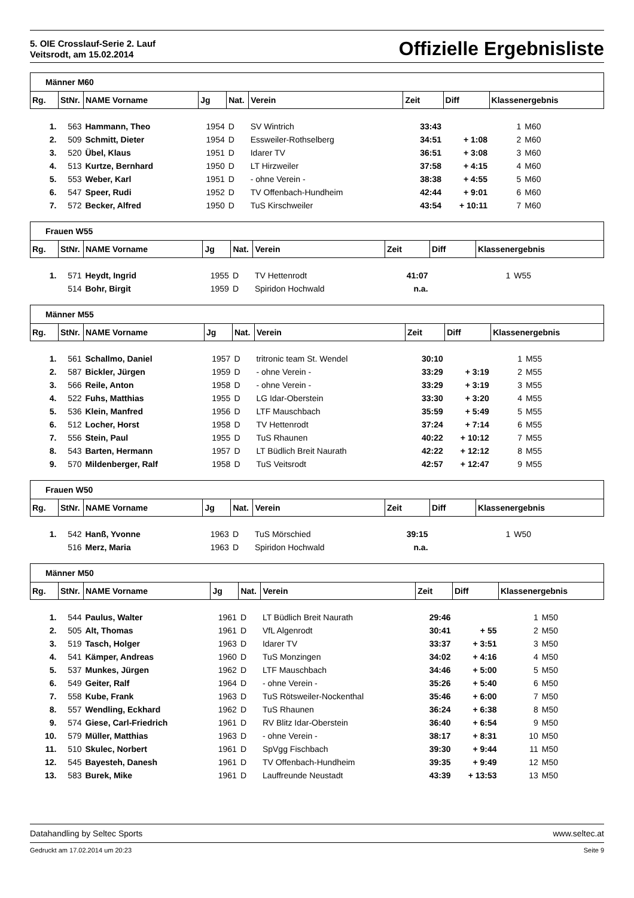5. OIE Crosslauf-Serie 2. Lauf
Veitsrodt, am 15.02.2014
Offizielle Ergebnisliste
| Männer M60 | | | | | | | | | |
| Rg. | StNr. | NAME Vorname | Jg | Nat. | Verein | Zeit | Diff | Klassenergebnis | |
| 1. | 563 | Hammann, Theo | 1954 | D | SV Wintrich | 33:43 | | 1 | M60 |
| 2. | 509 | Schmitt, Dieter | 1954 | D | Essweiler-Rothselberg | 34:51 | + 1:08 | 2 | M60 |
| 3. | 520 | Übel, Klaus | 1951 | D | Idarer TV | 36:51 | + 3:08 | 3 | M60 |
| 4. | 513 | Kurtze, Bernhard | 1950 | D | LT Hirzweiler | 37:58 | + 4:15 | 4 | M60 |
| 5. | 553 | Weber, Karl | 1951 | D | - ohne Verein - | 38:38 | + 4:55 | 5 | M60 |
| 6. | 547 | Speer, Rudi | 1952 | D | TV Offenbach-Hundheim | 42:44 | + 9:01 | 6 | M60 |
| 7. | 572 | Becker, Alfred | 1950 | D | TuS Kirschweiler | 43:54 | + 10:11 | 7 | M60 |
| Frauen W55 | | | | | | | | | |
| Rg. | StNr. | NAME Vorname | Jg | Nat. | Verein | Zeit | Diff | Klassenergebnis | |
| 1. | 571 | Heydt, Ingrid | 1955 | D | TV Hettenrodt | 41:07 | | 1 | W55 |
| | 514 | Bohr, Birgit | 1959 | D | Spiridon Hochwald | n.a. | | | |
| Männer M55 | | | | | | | | | |
| Rg. | StNr. | NAME Vorname | Jg | Nat. | Verein | Zeit | Diff | Klassenergebnis | |
| 1. | 561 | Schallmo, Daniel | 1957 | D | tritronic team St. Wendel | 30:10 | | 1 | M55 |
| 2. | 587 | Bickler, Jürgen | 1959 | D | - ohne Verein - | 33:29 | + 3:19 | 2 | M55 |
| 3. | 566 | Reile, Anton | 1958 | D | - ohne Verein - | 33:29 | + 3:19 | 3 | M55 |
| 4. | 522 | Fuhs, Matthias | 1955 | D | LG Idar-Oberstein | 33:30 | + 3:20 | 4 | M55 |
| 5. | 536 | Klein, Manfred | 1956 | D | LTF Mauschbach | 35:59 | + 5:49 | 5 | M55 |
| 6. | 512 | Locher, Horst | 1958 | D | TV Hettenrodt | 37:24 | + 7:14 | 6 | M55 |
| 7. | 556 | Stein, Paul | 1955 | D | TuS Rhaunen | 40:22 | + 10:12 | 7 | M55 |
| 8. | 543 | Barten, Hermann | 1957 | D | LT Büdlich Breit Naurath | 42:22 | + 12:12 | 8 | M55 |
| 9. | 570 | Mildenberger, Ralf | 1958 | D | TuS Veitsrodt | 42:57 | + 12:47 | 9 | M55 |
| Frauen W50 | | | | | | | | | |
| Rg. | StNr. | NAME Vorname | Jg | Nat. | Verein | Zeit | Diff | Klassenergebnis | |
| 1. | 542 | Hanß, Yvonne | 1963 | D | TuS Mörschied | 39:15 | | 1 | W50 |
| | 516 | Merz, Maria | 1963 | D | Spiridon Hochwald | n.a. | | | |
| Männer M50 | | | | | | | | | |
| Rg. | StNr. | NAME Vorname | Jg | Nat. | Verein | Zeit | Diff | Klassenergebnis | |
| 1. | 544 | Paulus, Walter | 1961 | D | LT Büdlich Breit Naurath | 29:46 | | 1 | M50 |
| 2. | 505 | Alt, Thomas | 1961 | D | VfL Algenrodt | 30:41 | + 55 | 2 | M50 |
| 3. | 519 | Tasch, Holger | 1963 | D | Idarer TV | 33:37 | + 3:51 | 3 | M50 |
| 4. | 541 | Kämper, Andreas | 1960 | D | TuS Monzingen | 34:02 | + 4:16 | 4 | M50 |
| 5. | 537 | Munkes, Jürgen | 1962 | D | LTF Mauschbach | 34:46 | + 5:00 | 5 | M50 |
| 6. | 549 | Geiter, Ralf | 1964 | D | - ohne Verein - | 35:26 | + 5:40 | 6 | M50 |
| 7. | 558 | Kube, Frank | 1963 | D | TuS Rötsweiler-Nockenthal | 35:46 | + 6:00 | 7 | M50 |
| 8. | 557 | Wendling, Eckhard | 1962 | D | TuS Rhaunen | 36:24 | + 6:38 | 8 | M50 |
| 9. | 574 | Giese, Carl-Friedrich | 1961 | D | RV Blitz Idar-Oberstein | 36:40 | + 6:54 | 9 | M50 |
| 10. | 579 | Müller, Matthias | 1963 | D | - ohne Verein - | 38:17 | + 8:31 | 10 | M50 |
| 11. | 510 | Skulec, Norbert | 1961 | D | SpVgg Fischbach | 39:30 | + 9:44 | 11 | M50 |
| 12. | 545 | Bayesteh, Danesh | 1961 | D | TV Offenbach-Hundheim | 39:35 | + 9:49 | 12 | M50 |
| 13. | 583 | Burek, Mike | 1961 | D | Lauffreunde Neustadt | 43:39 | + 13:53 | 13 | M50 |
Datahandling by Seltec Sports www.seltec.at
Gedruckt am 17.02.2014 um 20:23 Seite 9